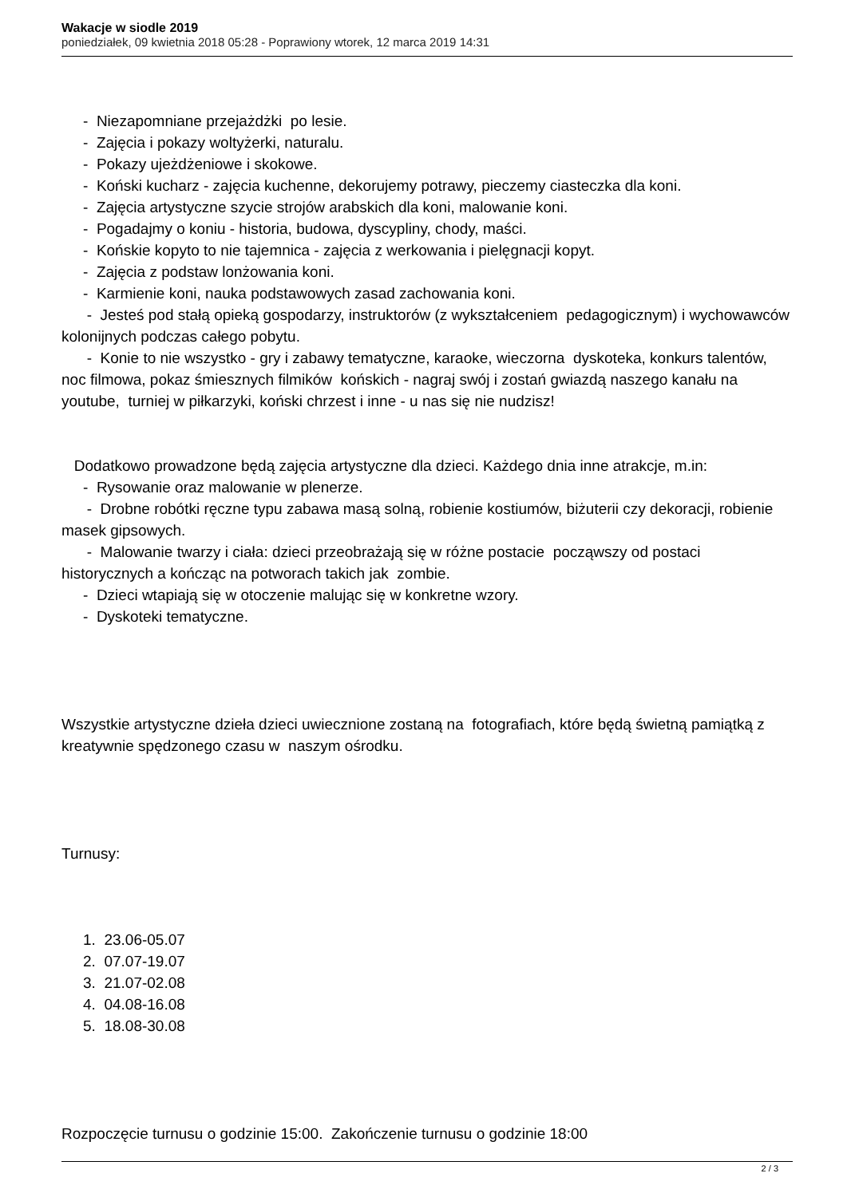Wakacje w siodle 2019
poniedziałek, 09 kwietnia 2018 05:28 - Poprawiony wtorek, 12 marca 2019 14:31
- Niezapomniane przejażdżki po lesie.
- Zajęcia i pokazy woltyżerki, naturalu.
- Pokazy ujeżdżeniowe i skokowe.
- Koński kucharz - zajęcia kuchenne, dekorujemy potrawy, pieczemy ciasteczka dla koni.
- Zajęcia artystyczne szycie strojów arabskich dla koni, malowanie koni.
- Pogadajmy o koniu - historia, budowa, dyscypliny, chody, maści.
- Końskie kopyto to nie tajemnica - zajęcia z werkowania i pielęgnacji kopyt.
- Zajęcia z podstaw lonżowania koni.
- Karmienie koni, nauka podstawowych zasad zachowania koni.
- Jesteś pod stałą opieką gospodarzy, instruktorów (z wykształceniem pedagogicznym) i wychowawców kolonijnych podczas całego pobytu.
- Konie to nie wszystko - gry i zabawy tematyczne, karaoke, wieczorna dyskoteka, konkurs talentów, noc filmowa, pokaz śmiesznych filmików końskich - nagraj swój i zostań gwiazdą naszego kanału na youtube, turniej w piłkarzyki, koński chrzest i inne - u nas się nie nudzisz!
Dodatkowo prowadzone będą zajęcia artystyczne dla dzieci. Każdego dnia inne atrakcje, m.in:
- Rysowanie oraz malowanie w plenerze.
- Drobne robótki ręczne typu zabawa masą solną, robienie kostiumów, biżuterii czy dekoracji, robienie masek gipsowych.
- Malowanie twarzy i ciała: dzieci przeobrażają się w różne postacie począwszy od postaci historycznych a kończąc na potworach takich jak zombie.
- Dzieci wtapiają się w otoczenie malując się w konkretne wzory.
- Dyskoteki tematyczne.
Wszystkie artystyczne dzieła dzieci uwiecznione zostaną na fotografiach, które będą świetną pamiątką z kreatywnie spędzonego czasu w naszym ośrodku.
Turnusy:
1. 23.06-05.07
2. 07.07-19.07
3. 21.07-02.08
4. 04.08-16.08
5. 18.08-30.08
Rozpoczęcie turnusu o godzinie 15:00. Zakończenie turnusu o godzinie 18:00
2 / 3